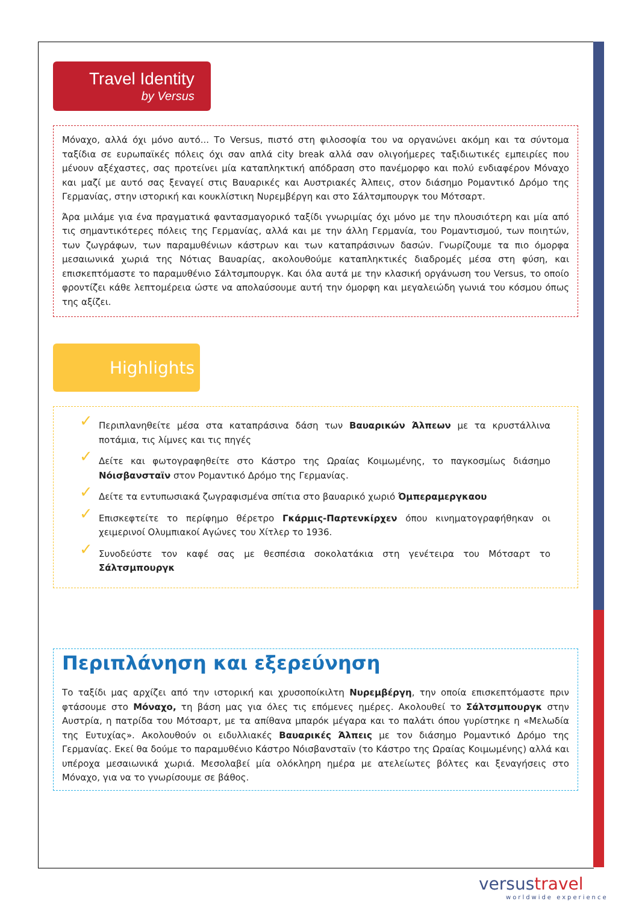Travel Identity
by Versus
Μόναχο, αλλά όχι μόνο αυτό... Το Versus, πιστό στη φιλοσοφία του να οργανώνει ακόμη και τα σύντομα ταξίδια σε ευρωπαϊκές πόλεις όχι σαν απλά city break αλλά σαν ολιγοήμερες ταξιδιωτικές εμπειρίες που μένουν αξέχαστες, σας προτείνει μία καταπληκτική απόδραση στο πανέμορφο και πολύ ενδιαφέρον Μόναχο και μαζί με αυτό σας ξεναγεί στις Βαυαρικές και Αυστριακές Άλπεις, στον διάσημο Ρομαντικό Δρόμο της Γερμανίας, στην ιστορική και κουκλίστικη Νυρεμβέργη και στο Σάλτσμπουργκ του Μότσαρτ.
Άρα μιλάμε για ένα πραγματικά φαντασμαγορικό ταξίδι γνωριμίας όχι μόνο με την πλουσιότερη και μία από τις σημαντικότερες πόλεις της Γερμανίας, αλλά και με την άλλη Γερμανία, του Ρομαντισμού, των ποιητών, των ζωγράφων, των παραμυθένιων κάστρων και των καταπράσινων δασών. Γνωρίζουμε τα πιο όμορφα μεσαιωνικά χωριά της Νότιας Βαυαρίας, ακολουθούμε καταπληκτικές διαδρομές μέσα στη φύση, και επισκεπτόμαστε το παραμυθένιο Σάλτσμπουργκ. Και όλα αυτά με την κλασική οργάνωση του Versus, το οποίο φροντίζει κάθε λεπτομέρεια ώστε να απολαύσουμε αυτή την όμορφη και μεγαλειώδη γωνιά του κόσμου όπως της αξίζει.
Highlights
✓ Περιπλανηθείτε μέσα στα καταπράσινα δάση των Βαυαρικών Άλπεων με τα κρυστάλλινα ποτάμια, τις λίμνες και τις πηγές
✓ Δείτε και φωτογραφηθείτε στο Κάστρο της Ωραίας Κοιμωμένης, το παγκοσμίως διάσημο Νόισβανσταϊν στον Ρομαντικό Δρόμο της Γερμανίας.
✓ Δείτε τα εντυπωσιακά ζωγραφισμένα σπίτια στο βαυαρικό χωριό Όμπεραμεργκαου
✓ Επισκεφτείτε το περίφημο θέρετρο Γκάρμις-Παρτενκίρχεν όπου κινηματογραφήθηκαν οι χειμερινοί Ολυμπιακοί Αγώνες του Χίτλερ το 1936.
✓ Συνοδεύστε τον καφέ σας με θεσπέσια σοκολατάκια στη γενέτειρα του Μότσαρτ το Σάλτσμπουργκ
Περιπλάνηση και εξερεύνηση
Το ταξίδι μας αρχίζει από την ιστορική και χρυσοποίκιλτη Νυρεμβέργη, την οποία επισκεπτόμαστε πριν φτάσουμε στο Μόναχο, τη βάση μας για όλες τις επόμενες ημέρες. Ακολουθεί το Σάλτσμπουργκ στην Αυστρία, η πατρίδα του Μότσαρτ, με τα απίθανα μπαρόκ μέγαρα και το παλάτι όπου γυρίστηκε η «Μελωδία της Ευτυχίας». Ακολουθούν οι ειδυλλιακές Βαυαρικές Άλπεις με τον διάσημο Ρομαντικό Δρόμο της Γερμανίας. Εκεί θα δούμε το παραμυθένιο Κάστρο Νόισβανσταϊν (το Κάστρο της Ωραίας Κοιμωμένης) αλλά και υπέροχα μεσαιωνικά χωριά. Μεσολαβεί μία ολόκληρη ημέρα με ατελείωτες βόλτες και ξεναγήσεις στο Μόναχο, για να το γνωρίσουμε σε βάθος.
versustravel
worldwide experience